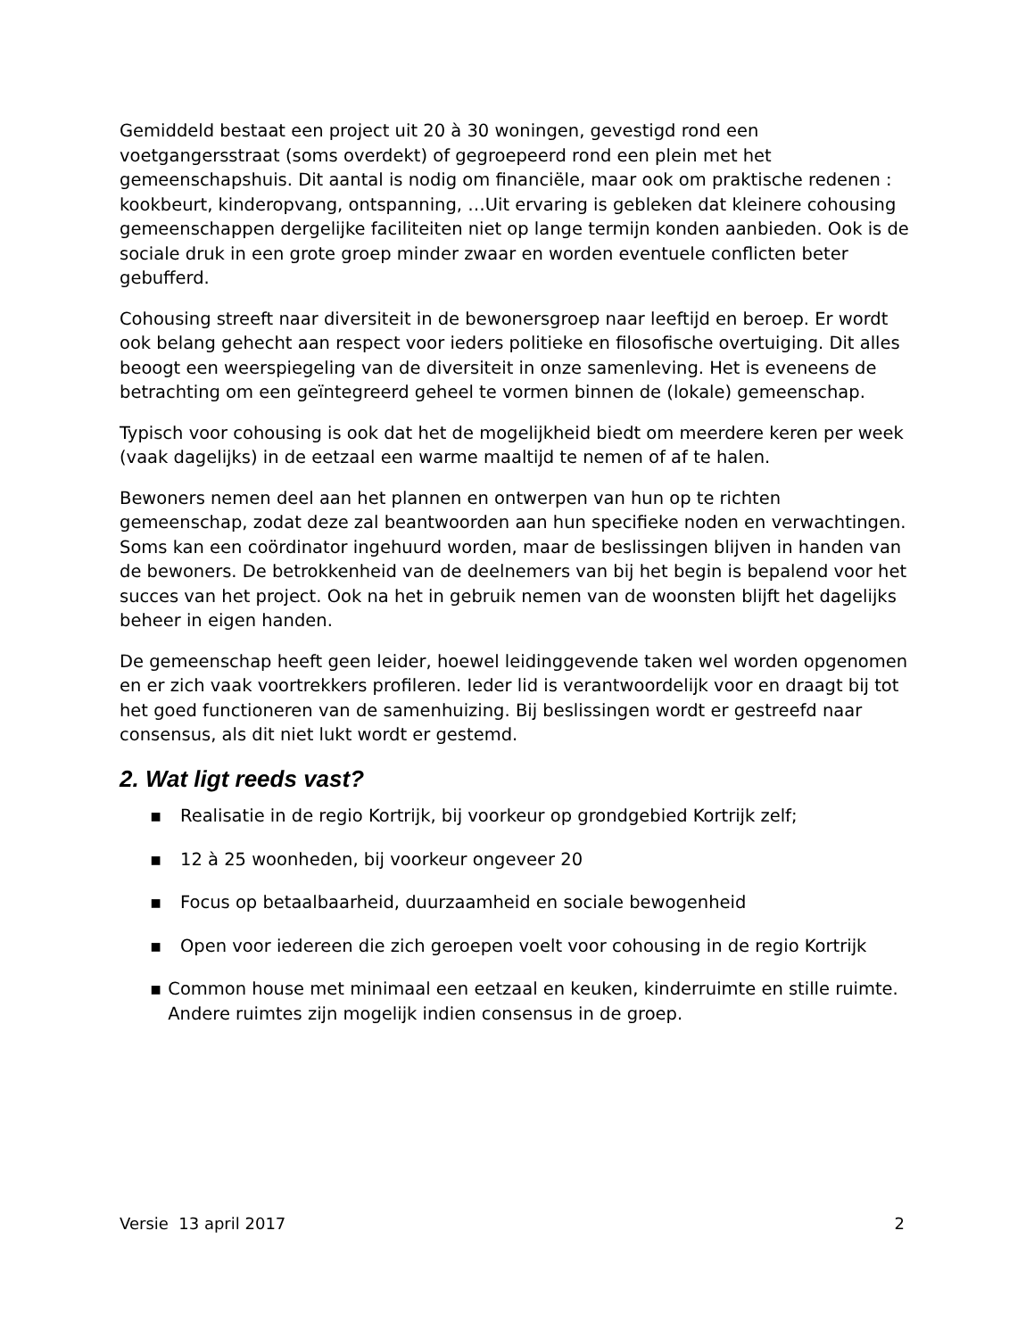Gemiddeld bestaat een project uit 20 à 30 woningen, gevestigd rond een voetgangersstraat (soms overdekt) of gegroepeerd rond een plein met het gemeenschapshuis. Dit aantal is nodig om financiële, maar ook om praktische redenen : kookbeurt, kinderopvang, ontspanning, …Uit ervaring is gebleken dat kleinere cohousing gemeenschappen dergelijke faciliteiten niet op lange termijn konden aanbieden. Ook is de sociale druk in een grote groep minder zwaar en worden eventuele conflicten beter gebufferd.
Cohousing streeft naar diversiteit in de bewonersgroep naar leeftijd en beroep. Er wordt ook belang gehecht aan respect voor ieders politieke en filosofische overtuiging. Dit alles beoogt een weerspiegeling van de diversiteit in onze samenleving. Het is eveneens de betrachting om een geïntegreerd geheel te vormen binnen de (lokale) gemeenschap.
Typisch voor cohousing is ook dat het de mogelijkheid biedt om meerdere keren per week (vaak dagelijks) in de eetzaal een warme maaltijd te nemen of af te halen.
Bewoners nemen deel aan het plannen en ontwerpen van hun op te richten gemeenschap, zodat deze zal beantwoorden aan hun specifieke noden en verwachtingen. Soms kan een coördinator ingehuurd worden, maar de beslissingen blijven in handen van de bewoners. De betrokkenheid van de deelnemers van bij het begin is bepalend voor het succes van het project. Ook na het in gebruik nemen van de woonsten blijft het dagelijks beheer in eigen handen.
De gemeenschap heeft geen leider, hoewel leidinggevende taken wel worden opgenomen en er zich vaak voortrekkers profileren. Ieder lid is verantwoordelijk voor en draagt bij tot het goed functioneren van de samenhuizing. Bij beslissingen wordt er gestreefd naar consensus, als dit niet lukt wordt er gestemd.
2. Wat ligt reeds vast?
▪ Realisatie in de regio Kortrijk, bij voorkeur op grondgebied Kortrijk zelf;
▪ 12 à 25 woonheden, bij voorkeur ongeveer 20
▪ Focus op betaalbaarheid, duurzaamheid en sociale bewogenheid
▪ Open voor iedereen die zich geroepen voelt voor cohousing in de regio Kortrijk
▪ Common house met minimaal een eetzaal en keuken, kinderruimte en stille ruimte. Andere ruimtes zijn mogelijk indien consensus in de groep.
Versie 13 april 2017 2